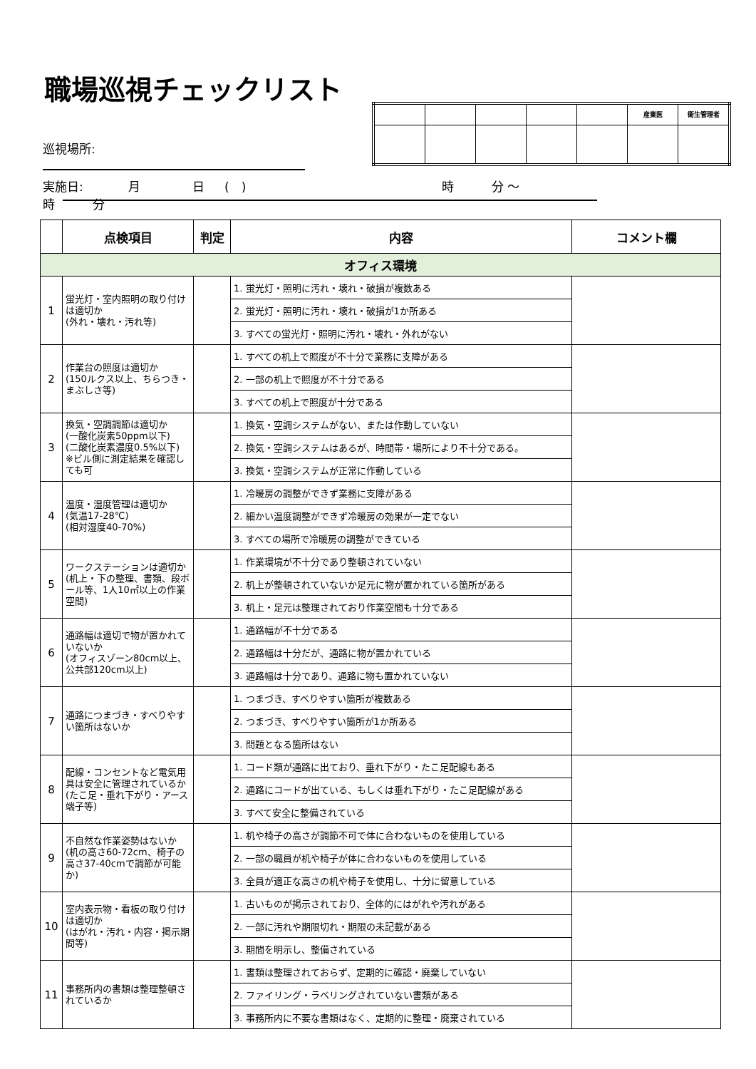職場巡視チェックリスト
| | | | | | 産業医 | 衛生管理者 |
巡視場所:
実施日: 月 日 (　) 時 分 ～ 時 分
| | 点検項目 | 判定 | 内容 | コメント欄 |
| --- | --- | --- | --- | --- |
| オフィス環境 | | | | |
| 1 | 蛍光灯・室内照明の取り付けは適切か (外れ・壊れ・汚れ等) | | 1. 蛍光灯・照明に汚れ・壊れ・破損が複数ある | |
| | | | 2. 蛍光灯・照明に汚れ・壊れ・破損が1か所ある | |
| | | | 3. すべての蛍光灯・照明に汚れ・壊れ・外れがない | |
| 2 | 作業台の照度は適切か (150ルクス以上、ちらつき・まぶしさ等) | | 1. すべての机上で照度が不十分で業務に支障がある | |
| | | | 2. 一部の机上で照度が不十分である | |
| | | | 3. すべての机上で照度が十分である | |
| 3 | 換気・空調調節は適切か (一酸化炭素50ppm以下) (二酸化炭素濃度0.5%以下) ※ビル側に測定結果を確認しても可 | | 1. 換気・空調システムがない、または作動していない | |
| | | | 2. 換気・空調システムはあるが、時間帯・場所により不十分である。 | |
| | | | 3. 換気・空調システムが正常に作動している | |
| 4 | 温度・湿度管理は適切か (気温17-28℃) (相対湿度40-70%) | | 1. 冷暖房の調整ができず業務に支障がある | |
| | | | 2. 細かい温度調整ができず冷暖房の効果が一定でない | |
| | | | 3. すべての場所で冷暖房の調整ができている | |
| 5 | ワークステーションは適切か (机上・下の整理、書類、段ボール等、1人10㎡以上の作業空間) | | 1. 作業環境が不十分であり整頓されていない | |
| | | | 2. 机上が整頓されていないか足元に物が置かれている箇所がある | |
| | | | 3. 机上・足元は整理されており作業空間も十分である | |
| 6 | 通路幅は適切で物が置かれていないか (オフィスゾーン80cm以上、公共部120cm以上) | | 1. 通路幅が不十分である | |
| | | | 2. 通路幅は十分だが、通路に物が置かれている | |
| | | | 3. 通路幅は十分であり、通路に物も置かれていない | |
| 7 | 通路につまづき・すべりやすい箇所はないか | | 1. つまづき、すべりやすい箇所が複数ある | |
| | | | 2. つまづき、すべりやすい箇所が1か所ある | |
| | | | 3. 問題となる箇所はない | |
| 8 | 配線・コンセントなど電気用具は安全に管理されているか (たこ足・垂れ下がり・アース端子等) | | 1. コード類が通路に出ており、垂れ下がり・たこ足配線もある | |
| | | | 2. 通路にコードが出ている、もしくは垂れ下がり・たこ足配線がある | |
| | | | 3. すべて安全に整備されている | |
| 9 | 不自然な作業姿勢はないか (机の高さ60-72cm、椅子の高さ37-40cmで調節が可能か) | | 1. 机や椅子の高さが調節不可で体に合わないものを使用している | |
| | | | 2. 一部の職員が机や椅子が体に合わないものを使用している | |
| | | | 3. 全員が適正な高さの机や椅子を使用し、十分に留意している | |
| 10 | 室内表示物・看板の取り付けは適切か (はがれ・汚れ・内容・掲示期間等) | | 1. 古いものが掲示されており、全体的にはがれや汚れがある | |
| | | | 2. 一部に汚れや期限切れ・期限の未記載がある | |
| | | | 3. 期間を明示し、整備されている | |
| 11 | 事務所内の書類は整理整頓されているか | | 1. 書類は整理されておらず、定期的に確認・廃棄していない | |
| | | | 2. ファイリング・ラベリングされていない書類がある | |
| | | | 3. 事務所内に不要な書類はなく、定期的に整理・廃棄されている | |